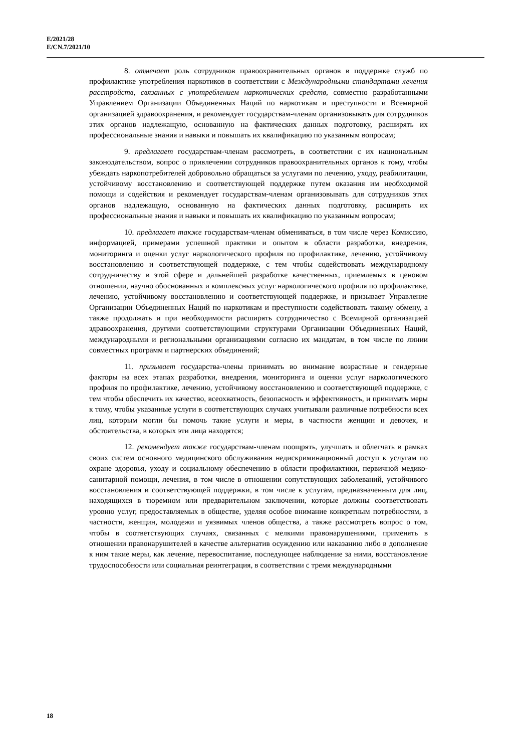E/2021/28
E/CN.7/2021/10
8. отмечает роль сотрудников правоохранительных органов в поддержке служб по профилактике употребления наркотиков в соответствии с Международными стандартами лечения расстройств, связанных с употреблением наркотических средств, совместно разработанными Управлением Организации Объединенных Наций по наркотикам и преступности и Всемирной организацией здравоохранения, и рекомендует государствам-членам организовывать для сотрудников этих органов надлежащую, основанную на фактических данных подготовку, расширять их профессиональные знания и навыки и повышать их квалификацию по указанным вопросам;
9. предлагает государствам-членам рассмотреть, в соответствии с их национальным законодательством, вопрос о привлечении сотрудников правоохранительных органов к тому, чтобы убеждать наркопотребителей добровольно обращаться за услугами по лечению, уходу, реабилитации, устойчивому восстановлению и соответствующей поддержке путем оказания им необходимой помощи и содействия и рекомендует государствам-членам организовывать для сотрудников этих органов надлежащую, основанную на фактических данных подготовку, расширять их профессиональные знания и навыки и повышать их квалификацию по указанным вопросам;
10. предлагает также государствам-членам обмениваться, в том числе через Комиссию, информацией, примерами успешной практики и опытом в области разработки, внедрения, мониторинга и оценки услуг наркологического профиля по профилактике, лечению, устойчивому восстановлению и соответствующей поддержке, с тем чтобы содействовать международному сотрудничеству в этой сфере и дальнейшей разработке качественных, приемлемых в ценовом отношении, научно обоснованных и комплексных услуг наркологического профиля по профилактике, лечению, устойчивому восстановлению и соответствующей поддержке, и призывает Управление Организации Объединенных Наций по наркотикам и преступности содействовать такому обмену, а также продолжать и при необходимости расширять сотрудничество с Всемирной организацией здравоохранения, другими соответствующими структурами Организации Объединенных Наций, международными и региональными организациями согласно их мандатам, в том числе по линии совместных программ и партнерских объединений;
11. призывает государства-члены принимать во внимание возрастные и гендерные факторы на всех этапах разработки, внедрения, мониторинга и оценки услуг наркологического профиля по профилактике, лечению, устойчивому восстановлению и соответствующей поддержке, с тем чтобы обеспечить их качество, всеохватность, безопасность и эффективность, и принимать меры к тому, чтобы указанные услуги в соответствующих случаях учитывали различные потребности всех лиц, которым могли бы помочь такие услуги и меры, в частности женщин и девочек, и обстоятельства, в которых эти лица находятся;
12. рекомендует также государствам-членам поощрять, улучшать и облегчать в рамках своих систем основного медицинского обслуживания недискриминационный доступ к услугам по охране здоровья, уходу и социальному обеспечению в области профилактики, первичной медико-санитарной помощи, лечения, в том числе в отношении сопутствующих заболеваний, устойчивого восстановления и соответствующей поддержки, в том числе к услугам, предназначенным для лиц, находящихся в тюремном или предварительном заключении, которые должны соответствовать уровню услуг, предоставляемых в обществе, уделяя особое внимание конкретным потребностям, в частности, женщин, молодежи и уязвимых членов общества, а также рассмотреть вопрос о том, чтобы в соответствующих случаях, связанных с мелкими правонарушениями, применять в отношении правонарушителей в качестве альтернатив осуждению или наказанию либо в дополнение к ним такие меры, как лечение, перевоспитание, последующее наблюдение за ними, восстановление трудоспособности или социальная реинтеграция, в соответствии с тремя международными
18